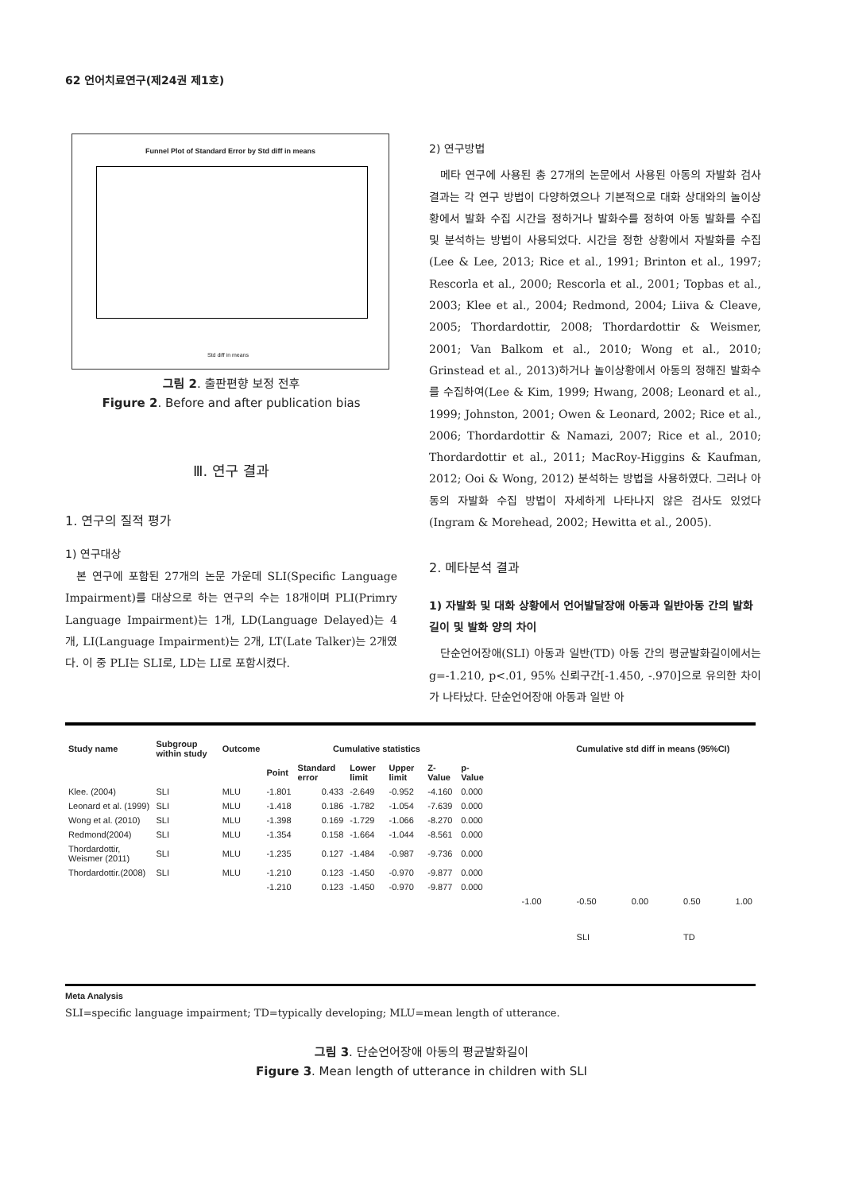62 언어치료연구(제24권 제1호)
Funnel Plot of Standard Error by Std diff in means
Std diff in means
그림 2. 출판편향 보정 전후
Figure 2. Before and after publication bias
Ⅲ. 연구 결과
1. 연구의 질적 평가
1) 연구대상
본 연구에 포함된 27개의 논문 가운데 SLI(Specific Language Impairment)를 대상으로 하는 연구의 수는 18개이며 PLI(Primry Language Impairment)는 1개, LD(Language Delayed)는 4개, LI(Language Impairment)는 2개, LT(Late Talker)는 2개였다. 이 중 PLI는 SLI로, LD는 LI로 포함시켰다.
2) 연구방법
메타 연구에 사용된 총 27개의 논문에서 사용된 아동의 자발화 검사 결과는 각 연구 방법이 다양하였으나 기본적으로 대화 상대와의 놀이상황에서 발화 수집 시간을 정하거나 발화수를 정하여 아동 발화를 수집 및 분석하는 방법이 사용되었다. 시간을 정한 상황에서 자발화를 수집(Lee & Lee, 2013; Rice et al., 1991; Brinton et al., 1997; Rescorla et al., 2000; Rescorla et al., 2001; Topbas et al., 2003; Klee et al., 2004; Redmond, 2004; Liiva & Cleave, 2005; Thordardottir, 2008; Thordardottir & Weismer, 2001; Van Balkom et al., 2010; Wong et al., 2010; Grinstead et al., 2013)하거나 놀이상황에서 아동의 정해진 발화수를 수집하여(Lee & Kim, 1999; Hwang, 2008; Leonard et al., 1999; Johnston, 2001; Owen & Leonard, 2002; Rice et al., 2006; Thordardottir & Namazi, 2007; Rice et al., 2010; Thordardottir et al., 2011; MacRoy-Higgins & Kaufman, 2012; Ooi & Wong, 2012) 분석하는 방법을 사용하였다. 그러나 아동의 자발화 수집 방법이 자세하게 나타나지 않은 검사도 있었다(Ingram & Morehead, 2002; Hewitta et al., 2005).
2. 메타분석 결과
1) 자발화 및 대화 상황에서 언어발달장애 아동과 일반아동 간의 발화길이 및 발화 양의 차이
단순언어장애(SLI) 아동과 일반(TD) 아동 간의 평균발화길이에서는 g=-1.210, p<.01, 95% 신뢰구간[-1.450, -.970]으로 유의한 차이가 나타났다. 단순언어장애 아동과 일반 아
| Study name | Subgroup within study | Outcome | Cumulative statistics | | | | | | Cumulative std diff in means (95%CI) | | | | |
| --- | --- | --- | --- | --- | --- | --- | --- | --- | --- | --- | --- | --- | --- |
| | | | Point | Standard error | Lower limit | Upper limit | Z-Value | p-Value | | | | | |
| Klee. (2004) | SLI | MLU | -1.801 | 0.433 | -2.649 | -0.952 | -4.160 | 0.000 | | | | | |
| Leonard et al. (1999) | SLI | MLU | -1.418 | 0.186 | -1.782 | -1.054 | -7.639 | 0.000 | | | | | |
| Wong et al. (2010) | SLI | MLU | -1.398 | 0.169 | -1.729 | -1.066 | -8.270 | 0.000 | | | | | |
| Redmond(2004) | SLI | MLU | -1.354 | 0.158 | -1.664 | -1.044 | -8.561 | 0.000 | | | | | |
| Thordardottir, Weismer (2011) | SLI | MLU | -1.235 | 0.127 | -1.484 | -0.987 | -9.736 | 0.000 | | | | | |
| Thordardottir.(2008) | SLI | MLU | -1.210 | 0.123 | -1.450 | -0.970 | -9.877 | 0.000 | | | | | |
| | | | -1.210 | 0.123 | -1.450 | -0.970 | -9.877 | 0.000 | | | | | |
| | | | | | | | | | -1.00 | -0.50 | 0.00 | 0.50 | 1.00 |
| | | | | | | | | | | SLI | | TD | |
Meta Analysis
SLI=specific language impairment; TD=typically developing; MLU=mean length of utterance.
그림 3. 단순언어장애 아동의 평균발화길이
Figure 3. Mean length of utterance in children with SLI